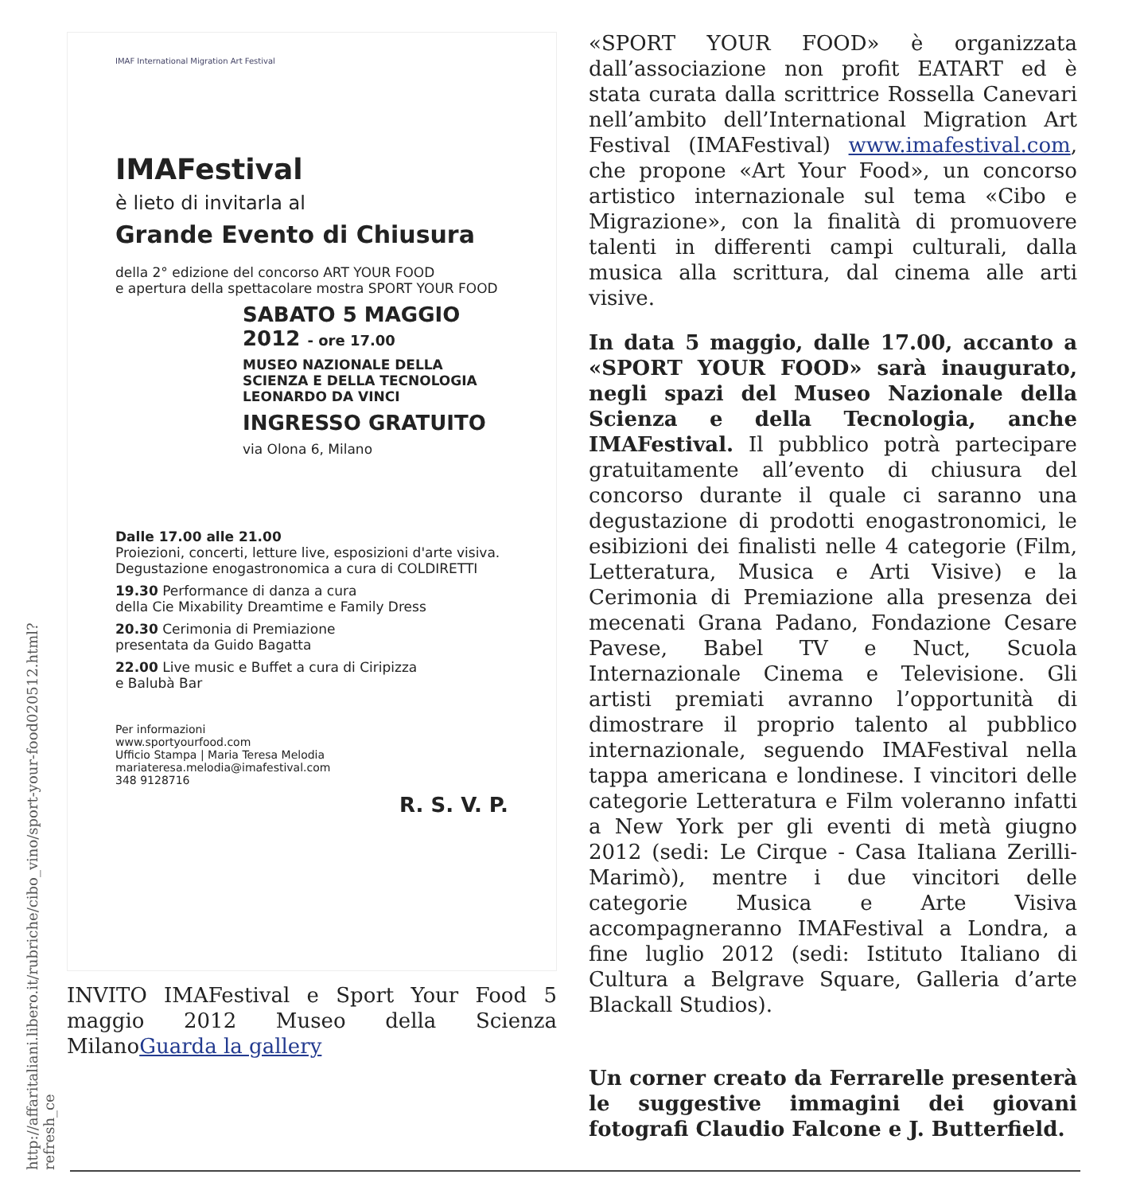http://affaritaliani.libero.it/rubriche/cibo_vino/sport-your-food020512.html?refresh_ce
IMAF International Migration Art Festival
IMAFestival
è lieto di invitarla al
Grande Evento di Chiusura
della 2° edizione del concorso ART YOUR FOOD
e apertura della spettacolare mostra SPORT YOUR FOOD
SABATO 5 MAGGIO
2012 - ore 17.00
MUSEO NAZIONALE DELLA
SCIENZA E DELLA TECNOLOGIA
LEONARDO DA VINCI
INGRESSO GRATUITO
via Olona 6, Milano
Dalle 17.00 alle 21.00
Proiezioni, concerti, letture live, esposizioni d'arte visiva.
Degustazione enogastronomica a cura di COLDIRETTI
19.30 Performance di danza a cura
della Cie Mixability Dreamtime e Family Dress
20.30 Cerimonia di Premiazione
presentata da Guido Bagatta
22.00 Live music e Buffet a cura di Ciripizza
e Balubà Bar
Per informazioni
www.sportyourfood.com
Ufficio Stampa | Maria Teresa Melodia
mariateresa.melodia@imafestival.com
348 9128716
R. S. V. P.
INVITO IMAFestival e Sport Your Food 5 maggio 2012 Museo della Scienza MilanoGuarda la gallery
«SPORT YOUR FOOD» è organizzata dall’associazione non profit EATART ed è stata curata dalla scrittrice Rossella Canevari nell’ambito dell’International Migration Art Festival (IMAFestival) www.imafestival.com, che propone «Art Your Food», un concorso artistico internazionale sul tema «Cibo e Migrazione», con la finalità di promuovere talenti in differenti campi culturali, dalla musica alla scrittura, dal cinema alle arti visive.
In data 5 maggio, dalle 17.00, accanto a «SPORT YOUR FOOD» sarà inaugurato, negli spazi del Museo Nazionale della Scienza e della Tecnologia, anche IMAFestival. Il pubblico potrà partecipare gratuitamente all’evento di chiusura del concorso durante il quale ci saranno una degustazione di prodotti enogastronomici, le esibizioni dei finalisti nelle 4 categorie (Film, Letteratura, Musica e Arti Visive) e la Cerimonia di Premiazione alla presenza dei mecenati Grana Padano, Fondazione Cesare Pavese, Babel TV e Nuct, Scuola Internazionale Cinema e Televisione. Gli artisti premiati avranno l’opportunità di dimostrare il proprio talento al pubblico internazionale, seguendo IMAFestival nella tappa americana e londinese. I vincitori delle categorie Letteratura e Film voleranno infatti a New York per gli eventi di metà giugno 2012 (sedi: Le Cirque - Casa Italiana Zerilli-Marimò), mentre i due vincitori delle categorie Musica e Arte Visiva accompagneranno IMAFestival a Londra, a fine luglio 2012 (sedi: Istituto Italiano di Cultura a Belgrave Square, Galleria d’arte Blackall Studios).
Un corner creato da Ferrarelle presenterà le suggestive immagini dei giovani fotografi Claudio Falcone e J. Butterfield.